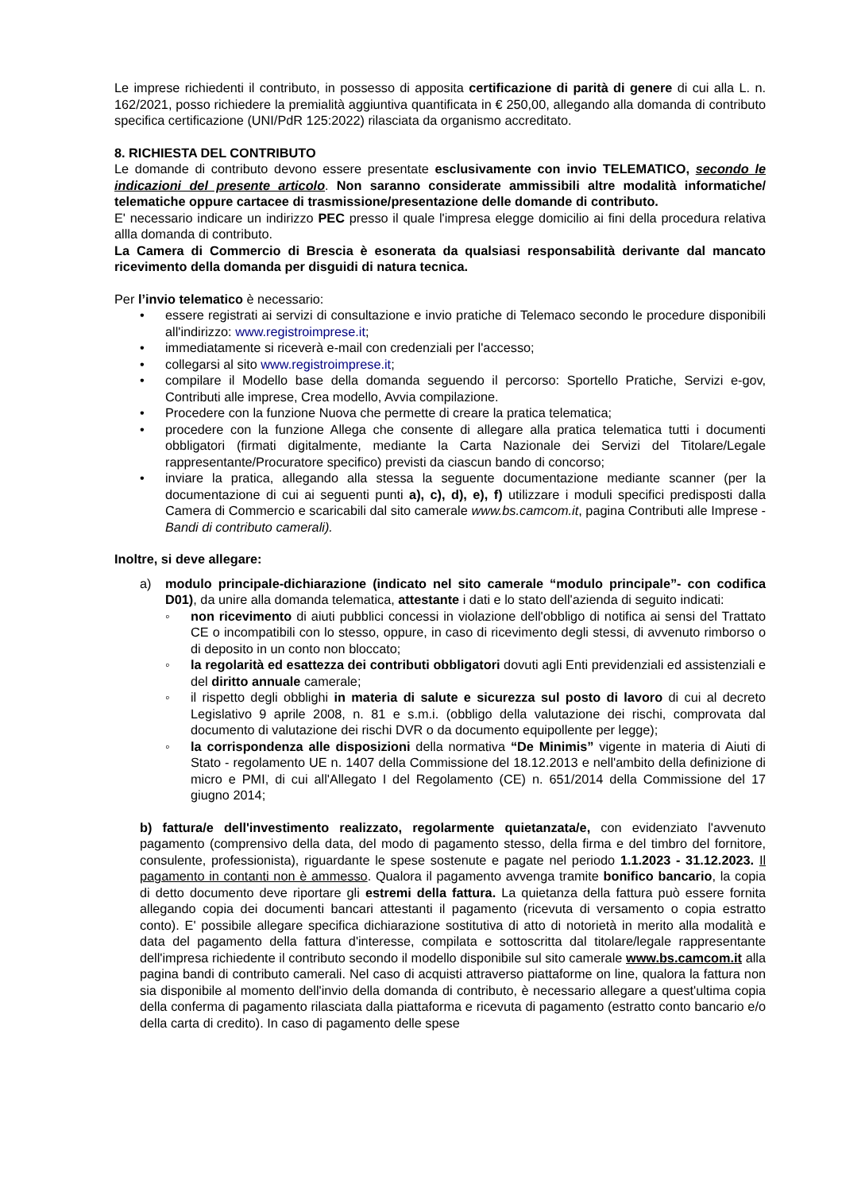Le imprese richiedenti il contributo, in possesso di apposita certificazione di parità di genere di cui alla L. n. 162/2021, posso richiedere la premialità aggiuntiva quantificata in € 250,00, allegando alla domanda di contributo specifica certificazione (UNI/PdR 125:2022) rilasciata da organismo accreditato.
8. RICHIESTA DEL CONTRIBUTO
Le domande di contributo devono essere presentate esclusivamente con invio TELEMATICO, secondo le indicazioni del presente articolo. Non saranno considerate ammissibili altre modalità informatiche/ telematiche oppure cartacee di trasmissione/presentazione delle domande di contributo.
E' necessario indicare un indirizzo PEC presso il quale l'impresa elegge domicilio ai fini della procedura relativa allla domanda di contributo.
La Camera di Commercio di Brescia è esonerata da qualsiasi responsabilità derivante dal mancato ricevimento della domanda per disguidi di natura tecnica.
Per l’invio telematico è necessario:
• essere registrati ai servizi di consultazione e invio pratiche di Telemaco secondo le procedure disponibili all'indirizzo: www.registroimprese.it;
• immediatamente si riceverà e-mail con credenziali per l'accesso;
• collegarsi al sito www.registroimprese.it;
• compilare il Modello base della domanda seguendo il percorso: Sportello Pratiche, Servizi e-gov, Contributi alle imprese, Crea modello, Avvia compilazione.
• Procedere con la funzione Nuova che permette di creare la pratica telematica;
• procedere con la funzione Allega che consente di allegare alla pratica telematica tutti i documenti obbligatori (firmati digitalmente, mediante la Carta Nazionale dei Servizi del Titolare/Legale rappresentante/Procuratore specifico) previsti da ciascun bando di concorso;
• inviare la pratica, allegando alla stessa la seguente documentazione mediante scanner (per la documentazione di cui ai seguenti punti a), c), d), e), f) utilizzare i moduli specifici predisposti dalla Camera di Commercio e scaricabili dal sito camerale www.bs.camcom.it, pagina Contributi alle Imprese - Bandi di contributo camerali).
Inoltre, si deve allegare:
a) modulo principale-dichiarazione (indicato nel sito camerale “modulo principale”- con codifica D01), da unire alla domanda telematica, attestante i dati e lo stato dell'azienda di seguito indicati:
◦ non ricevimento di aiuti pubblici concessi in violazione dell'obbligo di notifica ai sensi del Trattato CE o incompatibili con lo stesso, oppure, in caso di ricevimento degli stessi, di avvenuto rimborso o di deposito in un conto non bloccato;
◦ la regolarità ed esattezza dei contributi obbligatori dovuti agli Enti previdenziali ed assistenziali e del diritto annuale camerale;
◦ il rispetto degli obblighi in materia di salute e sicurezza sul posto di lavoro di cui al decreto Legislativo 9 aprile 2008, n. 81 e s.m.i. (obbligo della valutazione dei rischi, comprovata dal documento di valutazione dei rischi DVR o da documento equipollente per legge);
◦ la corrispondenza alle disposizioni della normativa “De Minimis” vigente in materia di Aiuti di Stato - regolamento UE n. 1407 della Commissione del 18.12.2013 e nell'ambito della definizione di micro e PMI, di cui all'Allegato I del Regolamento (CE) n. 651/2014 della Commissione del 17 giugno 2014;
b) fattura/e dell'investimento realizzato, regolarmente quietanzata/e, con evidenziato l'avvenuto pagamento (comprensivo della data, del modo di pagamento stesso, della firma e del timbro del fornitore, consulente, professionista), riguardante le spese sostenute e pagate nel periodo 1.1.2023 - 31.12.2023. Il pagamento in contanti non è ammesso. Qualora il pagamento avvenga tramite bonifico bancario, la copia di detto documento deve riportare gli estremi della fattura. La quietanza della fattura può essere fornita allegando copia dei documenti bancari attestanti il pagamento (ricevuta di versamento o copia estratto conto). E' possibile allegare specifica dichiarazione sostitutiva di atto di notorietà in merito alla modalità e data del pagamento della fattura d'interesse, compilata e sottoscritta dal titolare/legale rappresentante dell'impresa richiedente il contributo secondo il modello disponibile sul sito camerale www.bs.camcom.it alla pagina bandi di contributo camerali. Nel caso di acquisti attraverso piattaforme on line, qualora la fattura non sia disponibile al momento dell'invio della domanda di contributo, è necessario allegare a quest'ultima copia della conferma di pagamento rilasciata dalla piattaforma e ricevuta di pagamento (estratto conto bancario e/o della carta di credito). In caso di pagamento delle spese